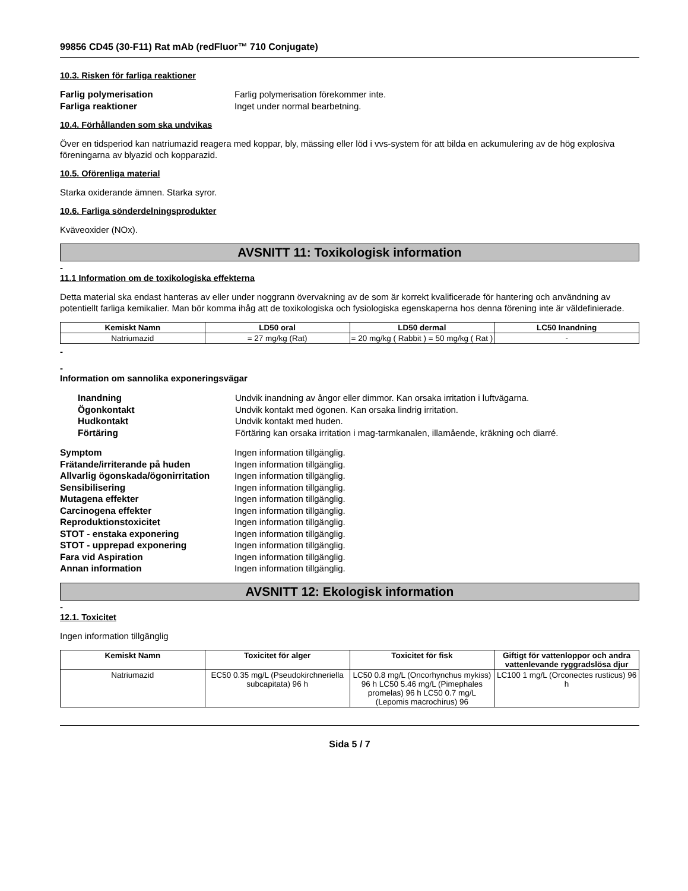99856 CD45 (30-F11) Rat mAb (redFluor™ 710 Conjugate)
10.3. Risken för farliga reaktioner
Farlig polymerisation Farlig polymerisation förekommer inte. Farliga reaktioner Inget under normal bearbetning.
10.4. Förhållanden som ska undvikas
Över en tidsperiod kan natriumazid reagera med koppar, bly, mässing eller löd i vvs-system för att bilda en ackumulering av de hög explosiva föreningarna av blyazid och kopparazid.
10.5. Oförenliga material
Starka oxiderande ämnen. Starka syror.
10.6. Farliga sönderdelningsprodukter
Kväveoxider (NOx).
AVSNITT 11: Toxikologisk information
-
11.1 Information om de toxikologiska effekterna
Detta material ska endast hanteras av eller under noggrann övervakning av de som är korrekt kvalificerade för hantering och användning av potentiellt farliga kemikalier. Man bör komma ihåg att de toxikologiska och fysiologiska egenskaperna hos denna förening inte är väldefinierade.
| Kemiskt Namn | LD50 oral | LD50 dermal | LC50 Inandning |
| --- | --- | --- | --- |
| Natriumazid | = 27 mg/kg (Rat) | = 20 mg/kg ( Rabbit ) = 50 mg/kg ( Rat ) | - |
-
-
Information om sannolika exponeringsvägar
Inandning Undvik inandning av ångor eller dimmor. Kan orsaka irritation i luftvägarna. Ögonkontakt Undvik kontakt med ögonen. Kan orsaka lindrig irritation. Hudkontakt Undvik kontakt med huden. Förtäring Förtäring kan orsaka irritation i mag-tarmkanalen, illamående, kräkning och diarré.
Symptom Ingen information tillgänglig. Frätande/irriterande på huden Ingen information tillgänglig. Allvarlig ögonskada/ögonirritation Ingen information tillgänglig. Sensibilisering Ingen information tillgänglig. Mutagena effekter Ingen information tillgänglig. Carcinogena effekter Ingen information tillgänglig. Reproduktionstoxicitet Ingen information tillgänglig. STOT - enstaka exponering Ingen information tillgänglig. STOT - upprepad exponering Ingen information tillgänglig. Fara vid Aspiration Ingen information tillgänglig. Annan information Ingen information tillgänglig.
AVSNITT 12: Ekologisk information
-
12.1. Toxicitet
Ingen information tillgänglig
| Kemiskt Namn | Toxicitet för alger | Toxicitet för fisk | Giftigt för vattenloppor och andra vattenlevande ryggradslösa djur |
| --- | --- | --- | --- |
| Natriumazid | EC50 0.35 mg/L (Pseudokirchneriella subcapitata) 96 h | LC50 0.8 mg/L (Oncorhynchus mykiss) 96 h LC50 5.46 mg/L (Pimephales promelas) 96 h LC50 0.7 mg/L (Lepomis macrochirus) 96 | LC100 1 mg/L (Orconectes rusticus) 96 h |
Sida 5 / 7